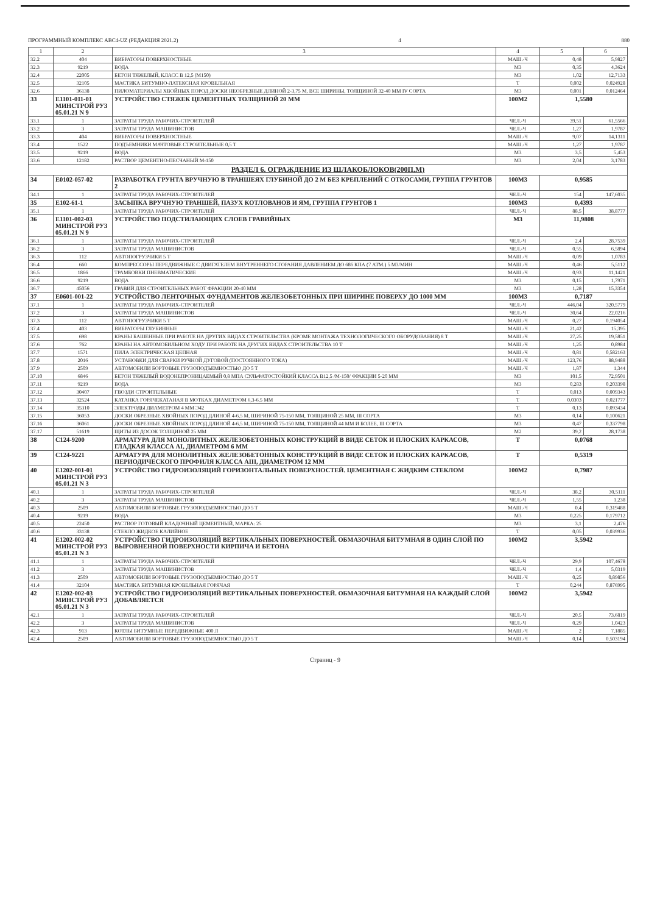ПРОГРАММНЫЙ КОМПЛЕКС АВС4-UZ (РЕДАКЦИЯ 2021.2) 4 880
| 1 | 2 | 3 | 4 | 5 | 6 |
| --- | --- | --- | --- | --- | --- |
| 32.2 | 404 | ВИБРАТОРЫ ПОВЕРХНОСТНЫЕ | МАШ.-Ч | 0,48 | 5,9827 |
| 32.3 | 9219 | ВОДА | М3 | 0,35 | 4,3624 |
| 32.4 | 22005 | БЕТОН ТЯЖЕЛЫЙ, КЛАСС В 12,5 (М150) | М3 | 1,02 | 12,7133 |
| 32.5 | 32105 | МАСТИКА БИТУМНО-ЛАТЕКСНАЯ КРОВЕЛЬНАЯ | Т | 0,002 | 0,024928 |
| 32.6 | 36138 | ПИЛОМАТЕРИАЛЫ ХВОЙНЫХ ПОРОД ДОСКИ НЕОБРЕЗНЫЕ ДЛИНОЙ 2-3,75 М, ВСЕ ШИРИНЫ, ТОЛЩИНОЙ 32-40 ММ IV СОРТА | М3 | 0,001 | 0,012464 |
| 33 | Е1101-011-01 МИНСТРОЙ РУЗ 05.01.21 N 9 | УСТРОЙСТВО СТЯЖЕК ЦЕМЕНТНЫХ ТОЛЩИНОЙ 20 ММ | 100М2 | 1,5580 | |
| 33.1 | 1 | ЗАТРАТЫ ТРУДА РАБОЧИХ-СТРОИТЕЛЕЙ | ЧЕЛ.-Ч | 39,51 | 61,5566 |
| 33.2 | 3 | ЗАТРАТЫ ТРУДА МАШИНИСТОВ | ЧЕЛ.-Ч | 1,27 | 1,9787 |
| 33.3 | 404 | ВИБРАТОРЫ ПОВЕРХНОСТНЫЕ | МАШ.-Ч | 9,07 | 14,1311 |
| 33.4 | 1522 | ПОДЪЕМНИКИ МАЧТОВЫЕ СТРОИТЕЛЬНЫЕ 0,5 Т | МАШ.-Ч | 1,27 | 1,9787 |
| 33.5 | 9219 | ВОДА | М3 | 3,5 | 5,453 |
| 33.6 | 12182 | РАСТВОР ЦЕМЕНТНО-ПЕСЧАНЫЙ М-150 | М3 | 2,04 | 3,1783 |
| РАЗДЕЛ 6. ОГРАЖДЕНИЕ ИЗ ШЛАКОБЛОКОВ(200П.М) | | | | | |
| 34 | Е0102-057-02 | РАЗРАБОТКА ГРУНТА ВРУЧНУЮ В ТРАНШЕЯХ ГЛУБИНОЙ ДО 2 М БЕЗ КРЕПЛЕНИЙ С ОТКОСАМИ, ГРУППА ГРУНТОВ 2 | 100М3 | 0,9585 | |
| 34.1 | 1 | ЗАТРАТЫ ТРУДА РАБОЧИХ-СТРОИТЕЛЕЙ | ЧЕЛ.-Ч | 154 | 147,6035 |
| 35 | Е102-61-1 | ЗАСЫПКА ВРУЧНУЮ ТРАНШЕЙ, ПАЗУХ КОТЛОВАНОВ И ЯМ, ГРУППА ГРУНТОВ 1 | 100М3 | 0,4393 | |
| 35.1 | 1 | ЗАТРАТЫ ТРУДА РАБОЧИХ-СТРОИТЕЛЕЙ | ЧЕЛ.-Ч | 88,5 | 38,8777 |
| 36 | Е1101-002-03 МИНСТРОЙ РУЗ 05.01.21 N 9 | УСТРОЙСТВО ПОДСТИЛАЮЩИХ СЛОЕВ ГРАВИЙНЫХ | М3 | 11,9808 | |
| 36.1 | 1 | ЗАТРАТЫ ТРУДА РАБОЧИХ-СТРОИТЕЛЕЙ | ЧЕЛ.-Ч | 2,4 | 28,7539 |
| 36.2 | 3 | ЗАТРАТЫ ТРУДА МАШИНИСТОВ | ЧЕЛ.-Ч | 0,55 | 6,5894 |
| 36.3 | 112 | АВТОПОГРУЗЧИКИ 5 Т | МАШ.-Ч | 0,09 | 1,0783 |
| 36.4 | 660 | КОМПРЕССОРЫ ПЕРЕДВИЖНЫЕ С ДВИГАТЕЛЕМ ВНУТРЕННЕГО СГОРАНИЯ ДАВЛЕНИЕМ ДО 686 КПА (7 АТМ.) 5 М3/МИН | МАШ.-Ч | 0,46 | 5,5112 |
| 36.5 | 1866 | ТРАМБОВКИ ПНЕВМАТИЧЕСКИЕ | МАШ.-Ч | 0,93 | 11,1421 |
| 36.6 | 9219 | ВОДА | М3 | 0,15 | 1,7971 |
| 36.7 | 45056 | ГРАВИЙ ДЛЯ СТРОИТЕЛЬНЫХ РАБОТ ФРАКЦИИ 20-40 ММ | М3 | 1,28 | 15,3354 |
| 37 | Е0601-001-22 | УСТРОЙСТВО ЛЕНТОЧНЫХ ФУНДАМЕНТОВ ЖЕЛЕЗОБЕТОННЫХ ПРИ ШИРИНЕ ПОВЕРХУ ДО 1000 ММ | 100М3 | 0,7187 | |
| 37.1 | 1 | ЗАТРАТЫ ТРУДА РАБОЧИХ-СТРОИТЕЛЕЙ | ЧЕЛ.-Ч | 446,04 | 320,5779 |
| 37.2 | 3 | ЗАТРАТЫ ТРУДА МАШИНИСТОВ | ЧЕЛ.-Ч | 30,64 | 22,0216 |
| 37.3 | 112 | АВТОПОГРУЗЧИКИ 5 Т | МАШ.-Ч | 0,27 | 0,194054 |
| 37.4 | 403 | ВИБРАТОРЫ ГЛУБИННЫЕ | МАШ.-Ч | 21,42 | 15,395 |
| 37.5 | 698 | КРАНЫ БАШЕННЫЕ ПРИ РАБОТЕ НА ДРУГИХ ВИДАХ СТРОИТЕЛЬСТВА (КРОМЕ МОНТАЖА ТЕХНОЛОГИЧЕСКОГО ОБОРУДОВАНИЯ) 8 Т | МАШ.-Ч | 27,25 | 19,5851 |
| 37.6 | 762 | КРАНЫ НА АВТОМОБИЛЬНОМ ХОДУ ПРИ РАБОТЕ НА ДРУГИХ ВИДАХ СТРОИТЕЛЬСТВА 10 Т | МАШ.-Ч | 1,25 | 0,8984 |
| 37.7 | 1571 | ПИЛА ЭЛЕКТРИЧЕСКАЯ ЦЕПНАЯ | МАШ.-Ч | 0,81 | 0,582163 |
| 37.8 | 2016 | УСТАНОВКИ ДЛЯ СВАРКИ РУЧНОЙ ДУГОВОЙ (ПОСТОЯННОГО ТОКА) | МАШ.-Ч | 123,76 | 88,9488 |
| 37.9 | 2509 | АВТОМОБИЛИ БОРТОВЫЕ ГРУЗОПОДЪЕМНОСТЬЮ ДО 5 Т | МАШ.-Ч | 1,87 | 1,344 |
| 37.10 | 6846 | БЕТОН ТЯЖЕЛЫЙ ВОДОНЕПРОНИЦАЕМЫЙ 0,8 МПА СУЛЬФАТОСТОЙКИЙ КЛАССА В12,5 /М-150/ ФРАКЦИИ 5-20 ММ | М3 | 101,5 | 72,9501 |
| 37.11 | 9219 | ВОДА | М3 | 0,283 | 0,203398 |
| 37.12 | 30407 | ГВОЗДИ СТРОИТЕЛЬНЫЕ | Т | 0,013 | 0,009343 |
| 37.13 | 32524 | КАТАНКА ГОРЯЧЕКАТАНАЯ В МОТКАХ ДИАМЕТРОМ 6,3-6,5 ММ | Т | 0,0303 | 0,021777 |
| 37.14 | 35310 | ЭЛЕКТРОДЫ ДИАМЕТРОМ 4 ММ Э42 | Т | 0,13 | 0,093434 |
| 37.15 | 36053 | ДОСКИ ОБРЕЗНЫЕ ХВОЙНЫХ ПОРОД ДЛИНОЙ 4-6,5 М, ШИРИНОЙ 75-150 ММ, ТОЛЩИНОЙ 25 ММ, III СОРТА | М3 | 0,14 | 0,100621 |
| 37.16 | 36061 | ДОСКИ ОБРЕЗНЫЕ ХВОЙНЫХ ПОРОД ДЛИНОЙ 4-6,5 М, ШИРИНОЙ 75-150 ММ, ТОЛЩИНОЙ 44 ММ И БОЛЕЕ, III СОРТА | М3 | 0,47 | 0,337798 |
| 37.17 | 51619 | ЩИТЫ ИЗ ДОСОК ТОЛЩИНОЙ 25 ММ | М2 | 39,2 | 28,1738 |
| 38 | С124-9200 | АРМАТУРА ДЛЯ МОНОЛИТНЫХ ЖЕЛЕЗОБЕТОННЫХ КОНСТРУКЦИЙ В ВИДЕ СЕТОК И ПЛОСКИХ КАРКАСОВ, ГЛАДКАЯ КЛАССА AI, ДИАМЕТРОМ 6 ММ | Т | 0,0768 | |
| 39 | С124-9221 | АРМАТУРА ДЛЯ МОНОЛИТНЫХ ЖЕЛЕЗОБЕТОННЫХ КОНСТРУКЦИЙ В ВИДЕ СЕТОК И ПЛОСКИХ КАРКАСОВ, ПЕРИОДИЧЕСКОГО ПРОФИЛЯ КЛАССА AIII, ДИАМЕТРОМ 12 ММ | Т | 0,5319 | |
| 40 | Е1202-001-01 МИНСТРОЙ РУЗ 05.01.21 N 3 | УСТРОЙСТВО ГИДРОИЗОЛЯЦИЙ ГОРИЗОНТАЛЬНЫХ ПОВЕРХНОСТЕЙ. ЦЕМЕНТНАЯ С ЖИДКИМ СТЕКЛОМ | 100М2 | 0,7987 | |
| 40.1 | 1 | ЗАТРАТЫ ТРУДА РАБОЧИХ-СТРОИТЕЛЕЙ | ЧЕЛ.-Ч | 38,2 | 30,5111 |
| 40.2 | 3 | ЗАТРАТЫ ТРУДА МАШИНИСТОВ | ЧЕЛ.-Ч | 1,55 | 1,238 |
| 40.3 | 2509 | АВТОМОБИЛИ БОРТОВЫЕ ГРУЗОПОДЪЕМНОСТЬЮ ДО 5 Т | МАШ.-Ч | 0,4 | 0,319488 |
| 40.4 | 9219 | ВОДА | М3 | 0,225 | 0,179712 |
| 40.5 | 22450 | РАСТВОР ГОТОВЫЙ КЛАДОЧНЫЙ ЦЕМЕНТНЫЙ, МАРКА: 25 | М3 | 3,1 | 2,476 |
| 40.6 | 33138 | СТЕКЛО ЖИДКОЕ КАЛИЙНОЕ | Т | 0,05 | 0,039936 |
| 41 | Е1202-002-02 МИНСТРОЙ РУЗ 05.01.21 N 3 | УСТРОЙСТВО ГИДРОИЗОЛЯЦИЙ ВЕРТИКАЛЬНЫХ ПОВЕРХНОСТЕЙ. ОБМАЗОЧНАЯ БИТУМНАЯ В ОДИН СЛОЙ ПО ВЫРОВНЕННОЙ ПОВЕРХНОСТИ КИРПИЧА И БЕТОНА | 100М2 | 3,5942 | |
| 41.1 | 1 | ЗАТРАТЫ ТРУДА РАБОЧИХ-СТРОИТЕЛЕЙ | ЧЕЛ.-Ч | 29,9 | 107,4678 |
| 41.2 | 3 | ЗАТРАТЫ ТРУДА МАШИНИСТОВ | ЧЕЛ.-Ч | 1,4 | 5,0319 |
| 41.3 | 2509 | АВТОМОБИЛИ БОРТОВЫЕ ГРУЗОПОДЪЕМНОСТЬЮ ДО 5 Т | МАШ.-Ч | 0,25 | 0,89856 |
| 41.4 | 32104 | МАСТИКА БИТУМНАЯ КРОВЕЛЬНАЯ ГОРЯЧАЯ | Т | 0,244 | 0,876995 |
| 42 | Е1202-002-03 МИНСТРОЙ РУЗ 05.01.21 N 3 | УСТРОЙСТВО ГИДРОИЗОЛЯЦИЙ ВЕРТИКАЛЬНЫХ ПОВЕРХНОСТЕЙ. ОБМАЗОЧНАЯ БИТУМНАЯ НА КАЖДЫЙ СЛОЙ ДОБАВЛЯЕТСЯ | 100М2 | 3,5942 | |
| 42.1 | 1 | ЗАТРАТЫ ТРУДА РАБОЧИХ-СТРОИТЕЛЕЙ | ЧЕЛ.-Ч | 20,5 | 73,6819 |
| 42.2 | 3 | ЗАТРАТЫ ТРУДА МАШИНИСТОВ | ЧЕЛ.-Ч | 0,29 | 1,0423 |
| 42.3 | 913 | КОТЛЫ БИТУМНЫЕ ПЕРЕДВИЖНЫЕ 400 Л | МАШ.-Ч | 2 | 7,1885 |
| 42.4 | 2509 | АВТОМОБИЛИ БОРТОВЫЕ ГРУЗОПОДЪЕМНОСТЬЮ ДО 5 Т | МАШ.-Ч | 0,14 | 0,503194 |
Страниц - 9